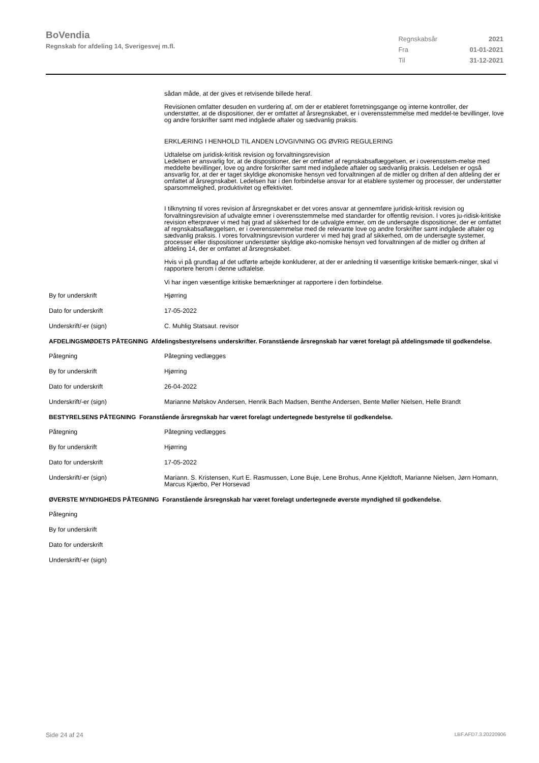BoVendia
Regnskab for afdeling 14, Sverigesvej m.fl.
| Regnskabsår | 2021 |
| Fra | 01-01-2021 |
| Til | 31-12-2021 |
sådan måde, at der gives et retvisende billede heraf.
Revisionen omfatter desuden en vurdering af, om der er etableret forretningsgange og interne kontroller, der understøtter, at de dispositioner, der er omfattet af årsregnskabet, er i overensstemmelse med meddel-te bevillinger, love og andre forskrifter samt med indgåede aftaler og sædvanlig praksis.
ERKLÆRING I HENHOLD TIL ANDEN LOVGIVNING OG ØVRIG REGULERING
Udtalelse om juridisk-kritisk revision og forvaltningsrevision
Ledelsen er ansvarlig for, at de dispositioner, der er omfattet af regnskabsaflæggelsen, er i overensstem-melse med meddelte bevillinger, love og andre forskrifter samt med indgåede aftaler og sædvanlig praksis. Ledelsen er også ansvarlig for, at der er taget skyldige økonomiske hensyn ved forvaltningen af de midler og driften af den afdeling der er omfattet af årsregnskabet. Ledelsen har i den forbindelse ansvar for at etablere systemer og processer, der understøtter sparsommelighed, produktivitet og effektivitet.
I tilknytning til vores revision af årsregnskabet er det vores ansvar at gennemføre juridisk-kritisk revision og forvaltningsrevision af udvalgte emner i overensstemmelse med standarder for offentlig revision. I vores ju-ridisk-kritiske revision efterprøver vi med høj grad af sikkerhed for de udvalgte emner, om de undersøgte dispositioner, der er omfattet af regnskabsaflæggelsen, er i overensstemmelse med de relevante love og andre forskrifter samt indgåede aftaler og sædvanlig praksis. I vores forvaltningsrevision vurderer vi med høj grad af sikkerhed, om de undersøgte systemer, processer eller dispositioner understøtter skyldige øko-nomiske hensyn ved forvaltningen af de midler og driften af afdeling 14, der er omfattet af årsregnskabet.
Hvis vi på grundlag af det udførte arbejde konkluderer, at der er anledning til væsentlige kritiske bemærk-ninger, skal vi rapportere herom i denne udtalelse.
Vi har ingen væsentlige kritiske bemærkninger at rapportere i den forbindelse.
| By for underskrift | Hjørring |
| Dato for underskrift | 17-05-2022 |
| Underskrift/-er (sign) | C. Muhlig Statsaut. revisor |
AFDELINGSMØDETS PÅTEGNING Afdelingsbestyrelsens underskrifter. Foranstående årsregnskab har været forelagt på afdelingsmøde til godkendelse.
| Påtegning | Påtegning vedlægges |
| By for underskrift | Hjørring |
| Dato for underskrift | 26-04-2022 |
| Underskrift/-er (sign) | Marianne Mølskov Andersen, Henrik Bach Madsen, Benthe Andersen, Bente Møller Nielsen, Helle Brandt |
BESTYRELSENS PÅTEGNING Foranstående årsregnskab har været forelagt undertegnede bestyrelse til godkendelse.
| Påtegning | Påtegning vedlægges |
| By for underskrift | Hjørring |
| Dato for underskrift | 17-05-2022 |
| Underskrift/-er (sign) | Mariann. S. Kristensen, Kurt E. Rasmussen, Lone Buje, Lene Brohus, Anne Kjeldtoft, Marianne Nielsen, Jørn Homann, Marcus Kjærbo, Per Horsevad |
ØVERSTE MYNDIGHEDS PÅTEGNING Foranstående årsregnskab har været forelagt undertegnede øverste myndighed til godkendelse.
| Påtegning | |
| By for underskrift | |
| Dato for underskrift | |
| Underskrift/-er (sign) | |
Side 24 af 24 LBF.AFD7.3.20220906